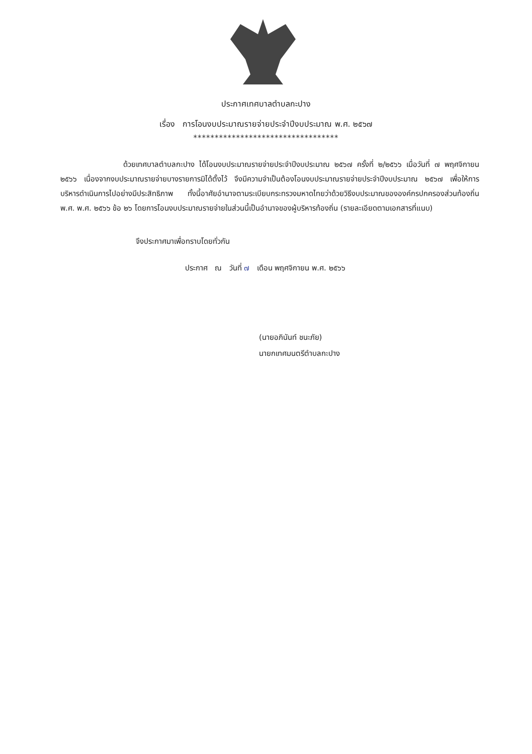ประกาศเทศบาลตำบลกะปาง
เรื่อง การโอนงบประมาณรายจ่ายประจำปีงบประมาณ พ.ศ. ๒๕๖๗
**********************************
ด้วยเทศบาลตำบลกะปาง ได้โอนงบประมาณรายจ่ายประจำปีงบประมาณ ๒๕๖๗ ครั้งที่ ๒/๒๕๖๖ เมื่อวันที่ ๗ พฤศจิกายน ๒๕๖๖ เนื่องจากงบประมาณรายจ่ายบางรายการมิได้ตั้งไว้ จึงมีความจำเป็นต้องโอนงบประมาณรายจ่ายประจำปีงบประมาณ ๒๕๖๗ เพื่อให้การบริหารดำเนินการไปอย่างมีประสิทธิภาพ ทั้งนี้อาศัยอำนาจตามระเบียบกระทรวงมหาดไทยว่าด้วยวิธีงบประมาณขององค์กรปกครองส่วนท้องถิ่น พ.ศ. พ.ศ. ๒๕๖๖ ข้อ ๒๖ โดยการโอนงบประมาณรายจ่ายในส่วนนี้เป็นอำนาจของผู้บริหารท้องถิ่น (รายละเอียดตามเอกสารที่แนบ)
จึงประกาศมาเพื่อทราบโดยทั่วกัน
ประกาศ ณ วันที่ ๗ เดือน พฤศจิกายน พ.ศ. ๒๕๖๖
(นายอภินันท์ ชนะภัย)
นายกเทศมนตรีตำบลกะปาง